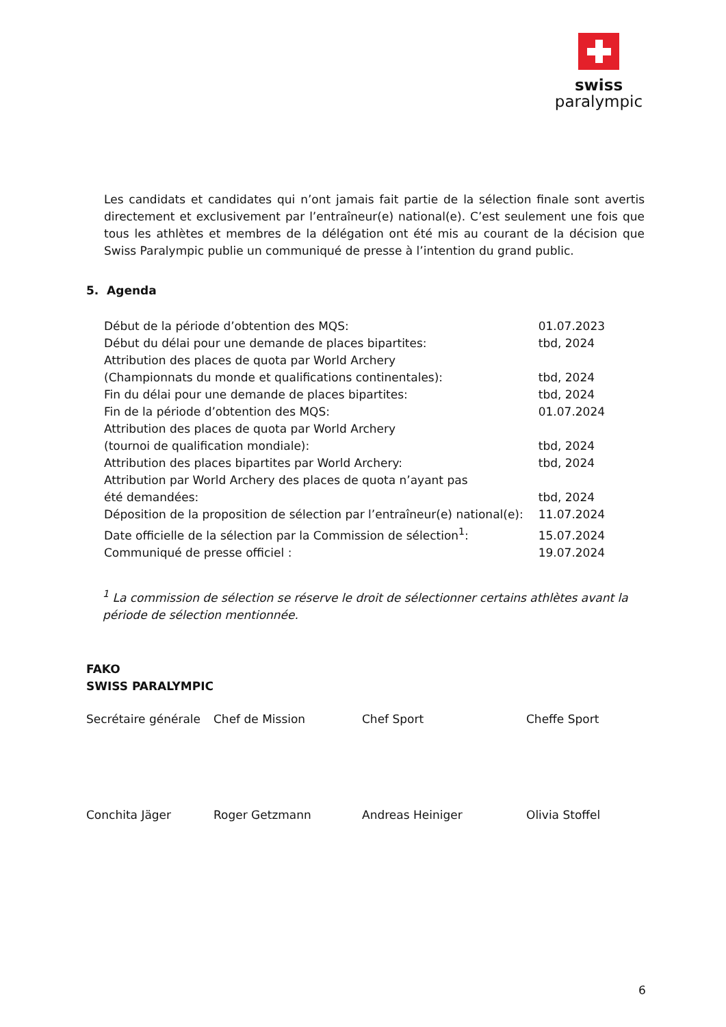swiss
paralympic
Les candidats et candidates qui n’ont jamais fait partie de la sélection finale sont avertis directement et exclusivement par l’entraîneur(e) national(e). C’est seulement une fois que tous les athlètes et membres de la délégation ont été mis au courant de la décision que Swiss Paralympic publie un communiqué de presse à l’intention du grand public.
5. Agenda
| Début de la période d’obtention des MQS: | 01.07.2023 |
| Début du délai pour une demande de places bipartites: | tbd, 2024 |
| Attribution des places de quota par World Archery (Championnats du monde et qualifications continentales): | tbd, 2024 |
| Fin du délai pour une demande de places bipartites: | tbd, 2024 |
| Fin de la période d’obtention des MQS: | 01.07.2024 |
| Attribution des places de quota par World Archery (tournoi de qualification mondiale): | tbd, 2024 |
| Attribution des places bipartites par World Archery: | tbd, 2024 |
| Attribution par World Archery des places de quota n’ayant pas été demandées: | tbd, 2024 |
| Déposition de la proposition de sélection par l’entraîneur(e) national(e): | 11.07.2024 |
| Date officielle de la sélection par la Commission de sélection<sup>1</sup>: | 15.07.2024 |
| Communiqué de presse officiel : | 19.07.2024 |
<sup>1</sup> La commission de sélection se réserve le droit de sélectionner certains athlètes avant la période de sélection mentionnée.
FAKO
SWISS PARALYMPIC
| Secrétaire générale | Chef de Mission | Chef Sport | Cheffe Sport |
| Conchita Jäger | Roger Getzmann | Andreas Heiniger | Olivia Stoffel |
6